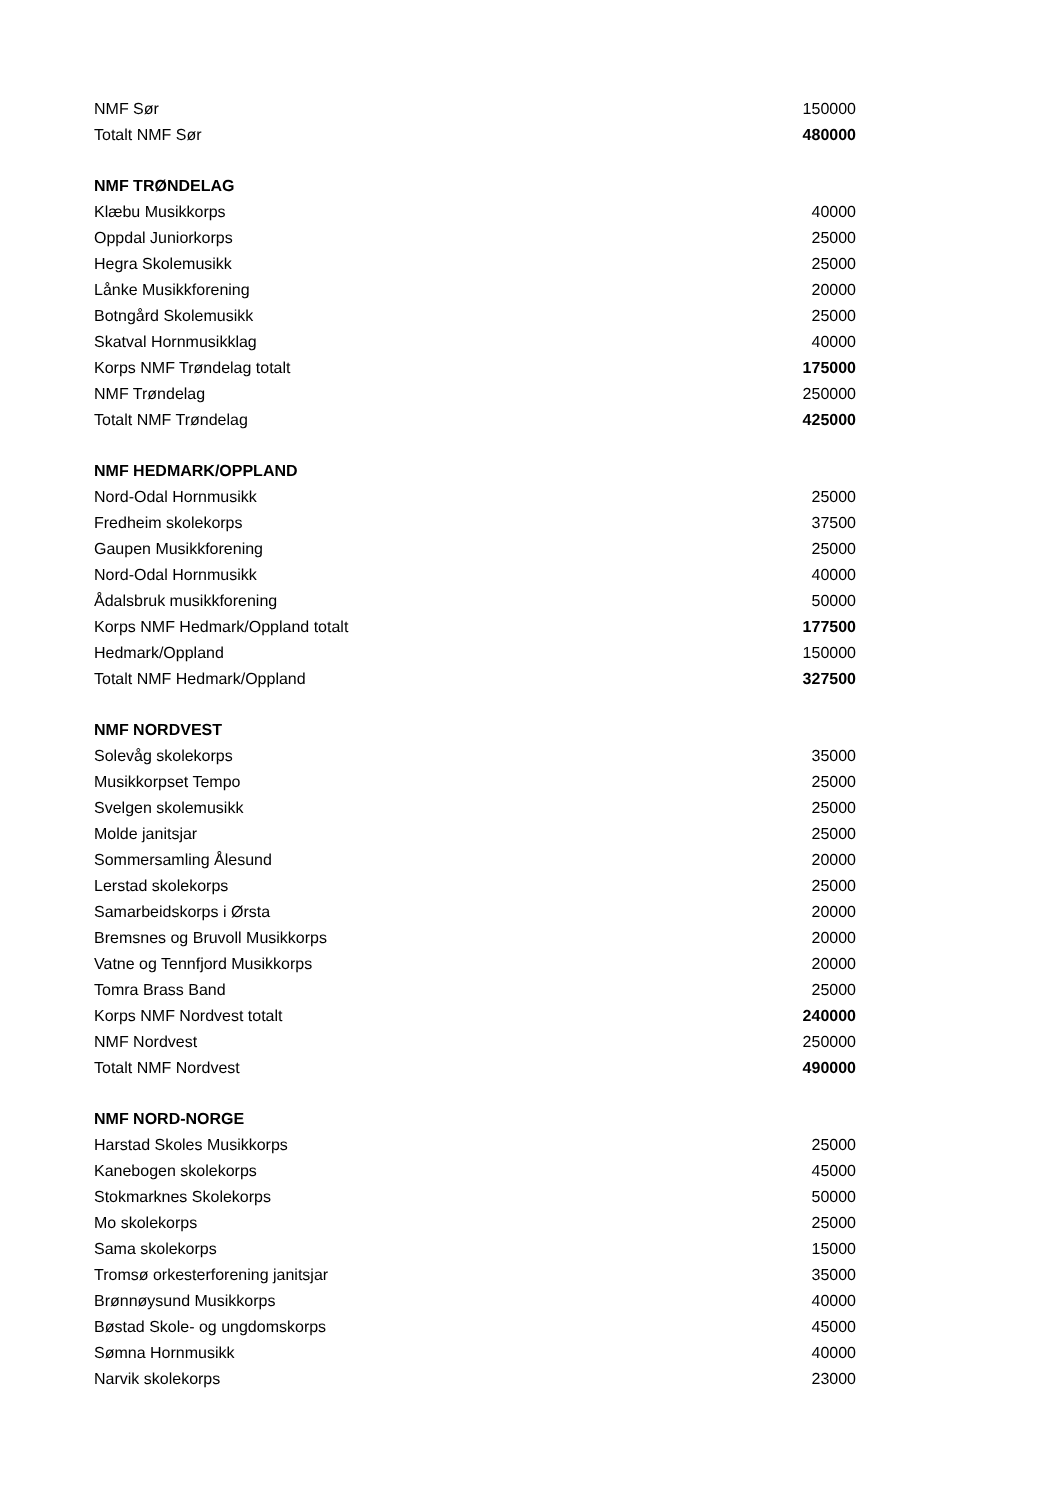| NMF Sør | 150000 |
| Totalt NMF Sør | 480000 |
| NMF TRØNDELAG | |
| Klæbu Musikkorps | 40000 |
| Oppdal Juniorkorps | 25000 |
| Hegra Skolemusikk | 25000 |
| Lånke Musikkforening | 20000 |
| Botngård Skolemusikk | 25000 |
| Skatval Hornmusikklag | 40000 |
| Korps NMF Trøndelag totalt | 175000 |
| NMF Trøndelag | 250000 |
| Totalt NMF Trøndelag | 425000 |
| NMF HEDMARK/OPPLAND | |
| Nord-Odal Hornmusikk | 25000 |
| Fredheim skolekorps | 37500 |
| Gaupen Musikkforening | 25000 |
| Nord-Odal Hornmusikk | 40000 |
| Ådalsbruk musikkforening | 50000 |
| Korps NMF Hedmark/Oppland totalt | 177500 |
| Hedmark/Oppland | 150000 |
| Totalt NMF Hedmark/Oppland | 327500 |
| NMF NORDVEST | |
| Solevåg skolekorps | 35000 |
| Musikkorpset Tempo | 25000 |
| Svelgen skolemusikk | 25000 |
| Molde janitsjar | 25000 |
| Sommersamling Ålesund | 20000 |
| Lerstad skolekorps | 25000 |
| Samarbeidskorps i Ørsta | 20000 |
| Bremsnes og Bruvoll Musikkorps | 20000 |
| Vatne og Tennfjord Musikkorps | 20000 |
| Tomra Brass Band | 25000 |
| Korps NMF Nordvest totalt | 240000 |
| NMF Nordvest | 250000 |
| Totalt NMF Nordvest | 490000 |
| NMF NORD-NORGE | |
| Harstad Skoles Musikkorps | 25000 |
| Kanebogen skolekorps | 45000 |
| Stokmarknes Skolekorps | 50000 |
| Mo skolekorps | 25000 |
| Sama skolekorps | 15000 |
| Tromsø orkesterforening janitsjar | 35000 |
| Brønnøysund Musikkorps | 40000 |
| Bøstad Skole- og ungdomskorps | 45000 |
| Sømna Hornmusikk | 40000 |
| Narvik skolekorps | 23000 |